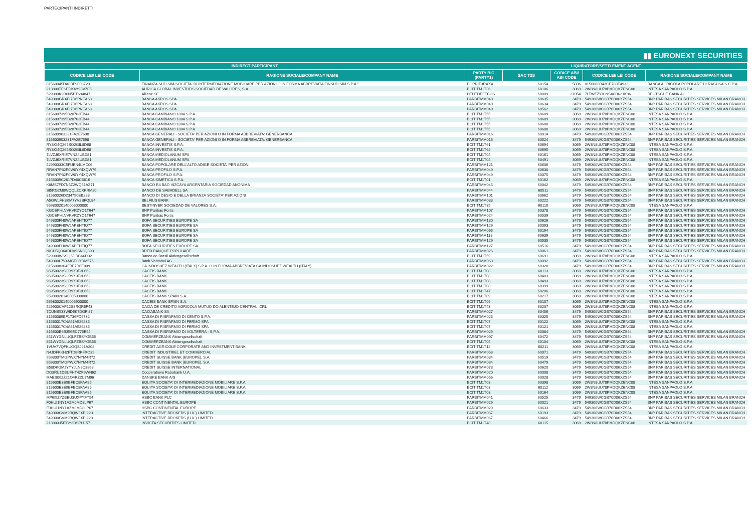PARTECIPANTI INDIRETTI
▮▮ EURONEXT SECURITIES
| INDIRECT PARTICIPANT | | LIQUIDATORE/SETTLEMENT AGENT | | | | |
| --- | --- | --- | --- | --- | --- | --- |
| CODICE LEI/ LEI CODE | RAGIONE SOCIALE/COMPANY NAME | PARTY BIC (PARTY1) | SAC T2S | CODICE ABI/ ABI CODE | CODICE LEI/ LEI CODE | RAGIONE SOCIALE/COMPANY NAME |
| 81560045DA8BF9003729 | FINANZA SUD SIM-SOCIETA' DI INTERMEDIAZIONE MOBILIARE PER AZIONI O IN FORMA ABBREVIATA FINSUD SIM S.P.A." | POPRIT3RXXX | 60154 | 5036 | 8156008B43CE788F4932 | BANCA AGRICOLA POPOLARE DI RAGUSA S.C.P.A. |
| 213800TFSEDK4Y98VZ05 | AURIGA GLOBAL INVESTORS SOCIEDAD DE VALORES, S.A. | BCITITM1T36 | 60106 | 3069 | 2W8N8UU78PMDQKZENC08 | INTESA SANPAOLO S.P.A. |
| 529900K9B0N5BT694847 | Allianz SE | DEUTDEFFCUS | 60809 | 21054 | 7LTWFZYICNSX8D621K86 | DEUTSCHE BANK AG |
| 549300GRXFI7D6PNEA68 | BANCA AKROS SPA | PARBITMM040 | 60635 | 3479 | 549300WCGB70D06XZS54 | BNP PARIBAS SECURITIES SERVICES MILAN BRANCH |
| 549300GRXFI7D6PNEA68 | BANCA AKROS SPA | PARBITMM040 | 60634 | 3479 | 549300WCGB70D06XZS54 | BNP PARIBAS SECURITIES SERVICES MILAN BRANCH |
| 549300GRXFI7D6PNEA68 | BANCA AKROS SPA | PARBITMM040 | 60562 | 3479 | 549300WCGB70D06XZS54 | BNP PARIBAS SECURITIES SERVICES MILAN BRANCH |
| 8156007395B20763EB44 | BANCA CAMBIANO 1884 S.P.A. | BCITITM1T55 | 60689 | 3069 | 2W8N8UU78PMDQKZENC08 | INTESA SANPAOLO S.P.A. |
| 8156007395B20763EB44 | BANCA CAMBIANO 1884 S.P.A. | BCITITM1T55 | 60689 | 3069 | 2W8N8UU78PMDQKZENC08 | INTESA SANPAOLO S.P.A. |
| 8156007395B20763EB44 | BANCA CAMBIANO 1884 S.P.A. | BCITITM1T55 | 60688 | 3069 | 2W8N8UU78PMDQKZENC08 | INTESA SANPAOLO S.P.A. |
| 8156007395B20763EB44 | BANCA CAMBIANO 1884 S.P.A. | BCITITM1T55 | 60688 | 3069 | 2W8N8UU78PMDQKZENC08 | INTESA SANPAOLO S.P.A. |
| 815600903231FA2E7698 | BANCA GENERALI - SOCIETA' PER AZIONI O IN FORMA ABBREVIATA: GENERBANCA | PARBITMM016 | 60014 | 3479 | 549300WCGB70D06XZS54 | BNP PARIBAS SECURITIES SERVICES MILAN BRANCH |
| 815600903231FA2E7698 | BANCA GENERALI - SOCIETA' PER AZIONI O IN FORMA ABBREVIATA: GENERBANCA | PARBITMM016 | 60524 | 3479 | 549300WCGB70D06XZS54 | BNP PARIBAS SECURITIES SERVICES MILAN BRANCH |
| RY3KI4Q265SO2GIL8D68 | BANCA INVESTIS S.P.A. | BCITITM1T61 | 60694 | 3069 | 2W8N8UU78PMDQKZENC08 | INTESA SANPAOLO S.P.A. |
| RY3KI4Q265SO2GIL8D68 | BANCA INVESTIS S.P.A. | BCITITM1T62 | 60695 | 3069 | 2W8N8UU78PMDQKZENC08 | INTESA SANPAOLO S.P.A. |
| 7LVZJ6XRIE7VNZ4UBX81 | BANCA MEDIOLANUM SPA | BCITITM1T04 | 60161 | 3069 | 2W8N8UU78PMDQKZENC08 | INTESA SANPAOLO S.P.A. |
| 7LVZJ6XRIE7VNZ4UBX81 | BANCA MEDIOLANUM SPA | BCITITM1T04 | 60491 | 3069 | 2W8N8UU78PMDQKZENC08 | INTESA SANPAOLO S.P.A. |
| 52990033C5FUEN4LMC06 | BANCA POPOLARE DELL'ALTO ADIGE SOCIETA' PER AZIONI | PARBITMM121 | 60606 | 3479 | 549300WCGB70D06XZS54 | BNP PARIBAS SECURITIES SERVICES MILAN BRANCH |
| RRAN7P32P0W0YY4XQW79 | BANCA PROFILO S.P.A. | PARBITMM049 | 60630 | 3479 | 549300WCGB70D06XZS54 | BNP PARIBAS SECURITIES SERVICES MILAN BRANCH |
| RRAN7P32P0W0YY4XQW79 | BANCA PROFILO S.P.A. | PARBITMM049 | 60075 | 3479 | 549300WCGB70D06XZS54 | BNP PARIBAS SECURITIES SERVICES MILAN BRANCH |
| 8156009C2617D40C6616 | BANCA SIMETICA S.P.A. | BCITITM1T01 | 60162 | 3069 | 2W8N8UU78PMDQKZENC08 | INTESA SANPAOLO S.P.A. |
| K8MS7FD7N5Z2WQ51AZ71 | BANCO BILBAO VIZCAYA ARGENTARIA SOCIEDAD ANONIMA | PARBITMM045 | 60042 | 3479 | 549300WCGB70D06XZS54 | BNP PARIBAS SECURITIES SERVICES MILAN BRANCH |
| SI5RG2M0WQQLZCXKRM20 | BANCO DE SABADELL SA | PARBITMM044 | 60511 | 3479 | 549300WCGB70D06XZS54 | BNP PARIBAS SECURITIES SERVICES MILAN BRANCH |
| 81560026D234790EB288 | BANCO DI DESIO E DELLA BRIANZA SOCIETA' PER AZIONI | PARBITMM101 | 60662 | 3479 | 549300WCGB70D06XZS54 | BNP PARIBAS SECURITIES SERVICES MILAN BRANCH |
| A5GWLFH3KM7YV2SFQL84 | BELFIUS BANK | PARBITMM033 | 60222 | 3479 | 549300WCGB70D06XZS54 | BNP PARIBAS SECURITIES SERVICES MILAN BRANCH |
| 95980020140006000000 | BESTINVER SOCIEDAD DE VALORES S.A. | BCITITM1T35 | 60110 | 3069 | 2W8N8UU78PMDQKZENC08 | INTESA SANPAOLO S.P.A. |
| KGCEPHLVVKVRZYO1T647 | BNP Paribas Fortis | PARBITMM107 | 60378 | 3479 | 549300WCGB70D06XZS54 | BNP PARIBAS SECURITIES SERVICES MILAN BRANCH |
| KGCEPHLVVKVRZYO1T647 | BNP Paribas Fortis | PARBITMM024 | 60539 | 3479 | 549300WCGB70D06XZS54 | BNP PARIBAS SECURITIES SERVICES MILAN BRANCH |
| 549300FH0WJAPEHTIQ77 | BOFA SECURITIES EUROPE SA | PARBITMM130 | 60626 | 3479 | 549300WCGB70D06XZS54 | BNP PARIBAS SECURITIES SERVICES MILAN BRANCH |
| 549300FH0WJAPEHTIQ77 | BOFA SECURITIES EUROPE SA | PARBITMM129 | 60093 | 3479 | 549300WCGB70D06XZS54 | BNP PARIBAS SECURITIES SERVICES MILAN BRANCH |
| 549300FH0WJAPEHTIQ77 | BOFA SECURITIES EUROPE SA | PARBITMM065 | 60194 | 3479 | 549300WCGB70D06XZS54 | BNP PARIBAS SECURITIES SERVICES MILAN BRANCH |
| 549300FH0WJAPEHTIQ77 | BOFA SECURITIES EUROPE SA | PARBITMM118 | 60639 | 3479 | 549300WCGB70D06XZS54 | BNP PARIBAS SECURITIES SERVICES MILAN BRANCH |
| 549300FH0WJAPEHTIQ77 | BOFA SECURITIES EUROPE SA | PARBITMM129 | 60535 | 3479 | 549300WCGB70D06XZS54 | BNP PARIBAS SECURITIES SERVICES MILAN BRANCH |
| 549300FH0WJAPEHTIQ77 | BOFA SECURITIES EUROPE SA | PARBITMM127 | 60516 | 3479 | 549300WCGB70D06XZS54 | BNP PARIBAS SECURITIES SERVICES MILAN BRANCH |
| NICH5Q04ADUV9SN3Q390 | BRED BANQUE POPULAIRE | PARBITMM026 | 60061 | 3479 | 549300WCGB70D06XZS54 | BNP PARIBAS SECURITIES SERVICES MILAN BRANCH |
| 529900WSSQ6JIRC66D02 | Banco do Brasil Aktiengesellschaft | BCITITM1T59 | 60691 | 3069 | 2W8N8UU78PMDQKZENC08 | INTESA SANPAOLO S.P.A. |
| 549300L7V4MGECYRM576 | Bank Vontobel AG | PARBITMM063 | 60092 | 3479 | 549300WCGB70D06XZS54 | BNP PARIBAS SECURITIES SERVICES MILAN BRANCH |
| 8156008364FBF7D6E009 | CA INDOSUEZ WEALTH (ITALY) S.P.A. O IN FORMA ABBREVIATA CA INDOSUEZ WEALTH (ITALY) | PARBITMM022 | 60328 | 3479 | 549300WCGB70D06XZS54 | BNP PARIBAS SECURITIES SERVICES MILAN BRANCH |
| 96950023SCR9X9F3L662 | CACEIS BANK | BCITITM1T08 | 60113 | 3069 | 2W8N8UU78PMDQKZENC08 | INTESA SANPAOLO S.P.A. |
| 96950023SCR9X9F3L662 | CACEIS BANK | BCITITM1T08 | 60403 | 3069 | 2W8N8UU78PMDQKZENC08 | INTESA SANPAOLO S.P.A. |
| 96950023SCR9X9F3L662 | CACEIS BANK | BCITITM1T08 | 60493 | 3069 | 2W8N8UU78PMDQKZENC08 | INTESA SANPAOLO S.P.A. |
| 96950023SCR9X9F3L662 | CACEIS BANK | BCITITM1T08 | 60399 | 3069 | 2W8N8UU78PMDQKZENC08 | INTESA SANPAOLO S.P.A. |
| 96950023SCR9X9F3L662 | CACEIS BANK | BCITITM1T47 | 60206 | 3069 | 2W8N8UU78PMDQKZENC08 | INTESA SANPAOLO S.P.A. |
| 95980020140005900000 | CACEIS BANK SPAIN S.A. | BCITITM1T09 | 60217 | 3069 | 2W8N8UU78PMDQKZENC08 | INTESA SANPAOLO S.P.A. |
| 95980020140005900000 | CACEIS BANK SPAIN S.A. | BCITITM1T09 | 60107 | 3069 | 2W8N8UU78PMDQKZENC08 | INTESA SANPAOLO S.P.A. |
| 529900CAP12S8RQR5F43 | CAIXA DE CREDITO AGRICOLA MUTUO DO ALENTEJO CENTRAL, CRL | BCITITM1T43 | 60207 | 3069 | 2W8N8UU78PMDQKZENC08 | INTESA SANPAOLO S.P.A. |
| 7CUNS533WID6K7DGFI87 | CAIXABANK SA | PARBITMM027 | 60456 | 3479 | 549300WCGB70D06XZS54 | BNP PARIBAS SECURITIES SERVICES MILAN BRANCH |
| 81560089BF1736FD9732 | CASSA DI RISPARMIO DI CENTO S.P.A. | PARBITMM025 | 60325 | 3479 | 549300WCGB70D06XZS54 | BNP PARIBAS SECURITIES SERVICES MILAN BRANCH |
| 81560017C4A61A529235 | CASSA DI RISPARMIO DI FERMO SPA | BCITITM1T07 | 60122 | 3069 | 2W8N8UU78PMDQKZENC08 | INTESA SANPAOLO S.P.A. |
| 81560017C4A61A529235 | CASSA DI RISPARMIO DI FERMO SPA | BCITITM1T07 | 60121 | 3069 | 2W8N8UU78PMDQKZENC08 | INTESA SANPAOLO S.P.A. |
| 815600B6B356EC776E54 | CASSA DI RISPARMIO DI VOLTERRA - S.P.A. | PARBITMM029 | 60084 | 3479 | 549300WCGB70D06XZS54 | BNP PARIBAS SECURITIES SERVICES MILAN BRANCH |
| 851WYGNLUQLFZBSYGB56 | COMMERZBANK Aktiengesellschaft | PARBITMM097 | 60472 | 3479 | 549300WCGB70D06XZS54 | BNP PARIBAS SECURITIES SERVICES MILAN BRANCH |
| 851WYGNLUQLFZBSYGB56 | COMMERZBANK Aktiengesellschaft | BCITITM1T05 | 60104 | 3069 | 2W8N8UU78PMDQKZENC08 | INTESA SANPAOLO S.P.A. |
| 1VUV7VQFKUOQSJ21A208 | CREDIT AGRICOLE CORPORATE AND INVESTMENT BANK | BCITITM1T12 | 60211 | 3069 | 2W8N8UU78PMDQKZENC08 | INTESA SANPAOLO S.P.A. |
| N4JDFKKH2FTD8RKFXO39 | CREDIT INDUSTRIEL ET COMMERCIAL | PARBITMM058 | 60071 | 3479 | 549300WCGB70D06XZS54 | BNP PARIBAS SECURITIES SERVICES MILAN BRANCH |
| 959800TMGPWX7NYM4R72 | CREDIT SUISSE BANK (EUROPE), S.A. | PARBITMM084 | 60519 | 3479 | 549300WCGB70D06XZS54 | BNP PARIBAS SECURITIES SERVICES MILAN BRANCH |
| 959800TMGPWX7NYM4R72 | CREDIT SUISSE BANK (EUROPE), S.A. | PARBITMM084 | 60479 | 3479 | 549300WCGB70D06XZS54 | BNP PARIBAS SECURITIES SERVICES MILAN BRANCH |
| E58DKGMJYYYJLN8C3868 | CREDIT SUISSE INTERNATIONAL | PARBITMM078 | 60620 | 3479 | 549300WCGB70D06XZS54 | BNP PARIBAS SECURITIES SERVICES MILAN BRANCH |
| DG3RU1DBUFHT4ZF9WN62 | Cooperatieve Rabobank U.A. | PARBITMM020 | 60008 | 3479 | 549300WCGB70D06XZS54 | BNP PARIBAS SECURITIES SERVICES MILAN BRANCH |
| MAES062Z21O4RZ2U7M96 | DANSKE BANK A/S | PARBITMM056 | 60028 | 3479 | 549300WCGB70D06XZS54 | BNP PARIBAS SECURITIES SERVICES MILAN BRANCH |
| 815600E3E9BFBC8FAA85 | EQUITA SOCIETA' DI INTERMEDIAZIONE MOBILIARE S.P.A. | BCITITM1T03 | 60398 | 3069 | 2W8N8UU78PMDQKZENC08 | INTESA SANPAOLO S.P.A. |
| 815600E3E9BFBC8FAA85 | EQUITA SOCIETA' DI INTERMEDIAZIONE MOBILIARE S.P.A. | BCITITM1T03 | 60112 | 3069 | 2W8N8UU78PMDQKZENC08 | INTESA SANPAOLO S.P.A. |
| 815600E3E9BFBC8FAA85 | EQUITA SOCIETA' DI INTERMEDIAZIONE MOBILIARE S.P.A. | BCITITM1T03 | 60164 | 3069 | 2W8N8UU78PMDQKZENC08 | INTESA SANPAOLO S.P.A. |
| MP6I5ZYZBEU3UXPYFY54 | HSBC BANK PLC | PARBITMM041 | 60525 | 3479 | 549300WCGB70D06XZS54 | BNP PARIBAS SECURITIES SERVICES MILAN BRANCH |
| F0HUI1NY1AZMJMD8LP67 | HSBC CONTINENTAL EUROPE | PARBITMM029 | 60021 | 3479 | 549300WCGB70D06XZS54 | BNP PARIBAS SECURITIES SERVICES MILAN BRANCH |
| F0HUI1NY1AZMJMD8LP67 | HSBC CONTINENTAL EUROPE | PARBITMM029 | 60633 | 3479 | 549300WCGB70D06XZS54 | BNP PARIBAS SECURITIES SERVICES MILAN BRANCH |
| 549300GVM9BQWJXPI223 | INTERACTIVE BROKERS (U.K.) LIMITED | PARBITMM067 | 60193 | 3479 | 549300WCGB70D06XZS54 | BNP PARIBAS SECURITIES SERVICES MILAN BRANCH |
| 549300GVM9BQWJXPI223 | INTERACTIVE BROKERS (U.K.) LIMITED | PARBITMM067 | 60466 | 3479 | 549300WCGB70D06XZS54 | BNP PARIBAS SECURITIES SERVICES MILAN BRANCH |
| 213800J5ITBY3DSPU157 | INVICTA SECURITIES LIMITED | BCITITM1T48 | 60115 | 3069 | 2W8N8UU78PMDQKZENC08 | INTESA SANPAOLO S.P.A. |